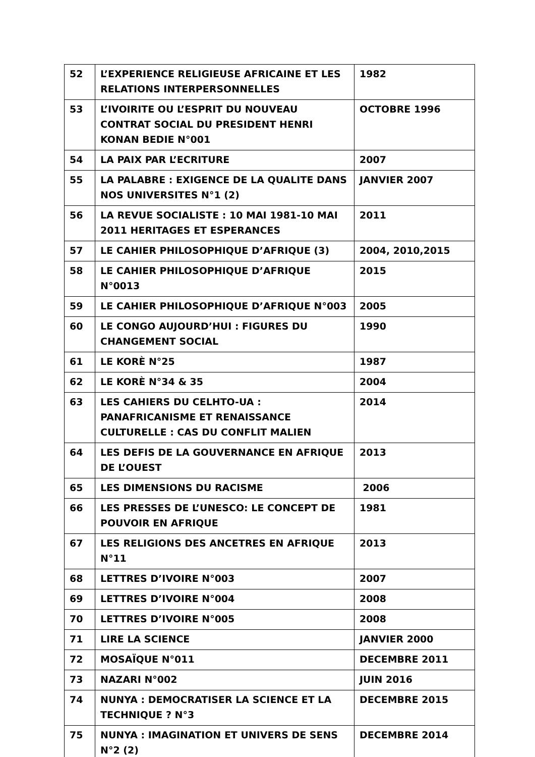| 52 | L’EXPERIENCE RELIGIEUSE AFRICAINE ET LES RELATIONS INTERPERSONNELLES | 1982 |
| 53 | L’IVOIRITE OU L’ESPRIT DU NOUVEAU CONTRAT SOCIAL DU PRESIDENT HENRI KONAN BEDIE N°001 | OCTOBRE 1996 |
| 54 | LA PAIX PAR L’ECRITURE | 2007 |
| 55 | LA PALABRE : EXIGENCE DE LA QUALITE DANS NOS UNIVERSITES N°1 (2) | JANVIER 2007 |
| 56 | LA REVUE SOCIALISTE : 10 MAI 1981-10 MAI 2011 HERITAGES ET ESPERANCES | 2011 |
| 57 | LE CAHIER PHILOSOPHIQUE D’AFRIQUE (3) | 2004, 2010,2015 |
| 58 | LE CAHIER PHILOSOPHIQUE D’AFRIQUE N°0013 | 2015 |
| 59 | LE CAHIER PHILOSOPHIQUE D’AFRIQUE N°003 | 2005 |
| 60 | LE CONGO AUJOURD’HUI : FIGURES DU CHANGEMENT SOCIAL | 1990 |
| 61 | LE KORÈ N°25 | 1987 |
| 62 | LE KORÈ N°34 & 35 | 2004 |
| 63 | LES CAHIERS DU CELHTO-UA : PANAFRICANISME ET RENAISSANCE CULTURELLE : CAS DU CONFLIT MALIEN | 2014 |
| 64 | LES DEFIS DE LA GOUVERNANCE EN AFRIQUE DE L’OUEST | 2013 |
| 65 | LES DIMENSIONS DU RACISME | 2006 |
| 66 | LES PRESSES DE L’UNESCO: LE CONCEPT DE POUVOIR EN AFRIQUE | 1981 |
| 67 | LES RELIGIONS DES ANCETRES EN AFRIQUE N°11 | 2013 |
| 68 | LETTRES D’IVOIRE N°003 | 2007 |
| 69 | LETTRES D’IVOIRE N°004 | 2008 |
| 70 | LETTRES D’IVOIRE N°005 | 2008 |
| 71 | LIRE LA SCIENCE | JANVIER 2000 |
| 72 | MOSAÏQUE N°011 | DECEMBRE 2011 |
| 73 | NAZARI N°002 | JUIN 2016 |
| 74 | NUNYA : DEMOCRATISER LA SCIENCE ET LA TECHNIQUE ? N°3 | DECEMBRE 2015 |
| 75 | NUNYA : IMAGINATION ET UNIVERS DE SENS N°2 (2) | DECEMBRE 2014 |